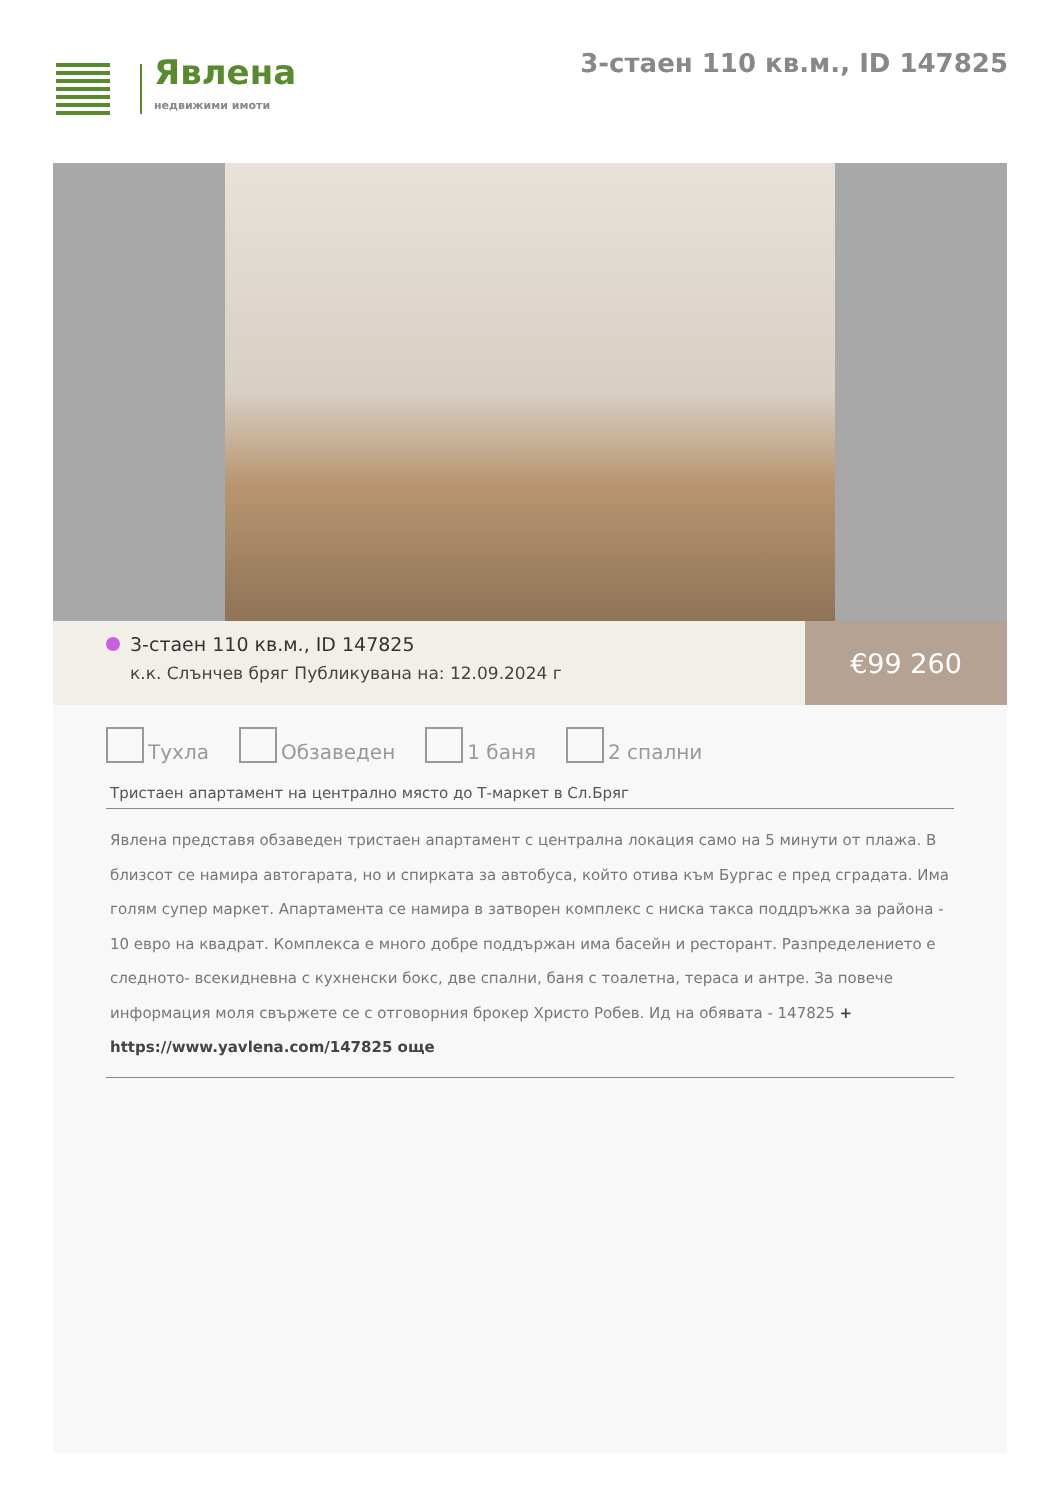Явлена
недвижими имоти
3-стаен 110 кв.м., ID 147825
3-стаен 110 кв.м., ID 147825
к.к. Слънчев бряг Публикувана на: 12.09.2024 г
€99 260
Тухла Обзаведен 1 баня 2 спални
Тристаен апартамент на централно място до Т-маркет в Сл.Бряг
Явлена представя обзаведен тристаен апартамент с централна локация само на 5 минути от плажа. В близсот се намира автогарата, но и спирката за автобуса, който отива към Бургас е пред сградата. Има голям супер маркет. Апартамента се намира в затворен комплекс с ниска такса поддръжка за района - 10 евро на квадрат. Комплекса е много добре поддържан има басейн и ресторант. Разпределението е следното- всекидневна с кухненски бокс, две спални, баня с тоалетна, тераса и антре. За повече информация моля свържете се с отговорния брокер Христо Робев. Ид на обявата - 147825 +
https://www.yavlena.com/147825 още